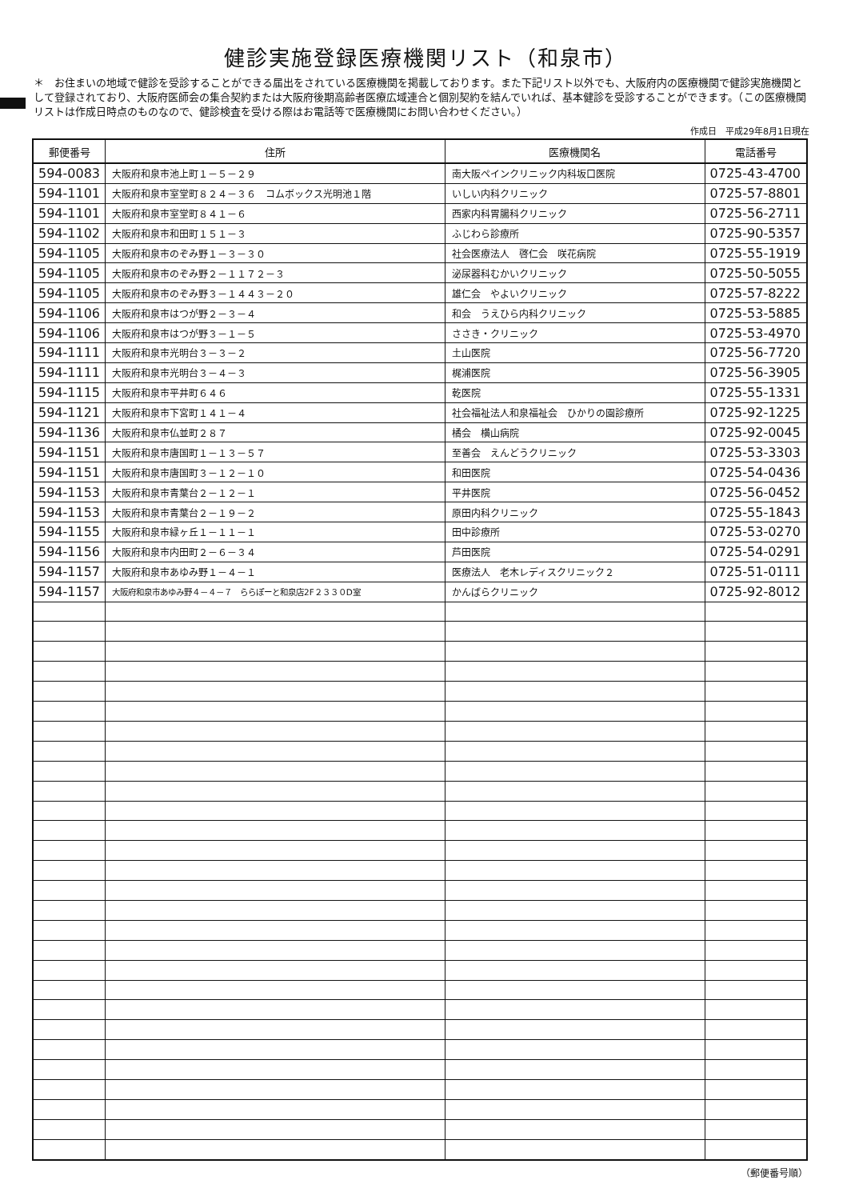健診実施登録医療機関リスト（和泉市）
＊　お住まいの地域で健診を受診することができる届出をされている医療機関を掲載しております。また下記リスト以外でも、大阪府内の医療機関で健診実施機関として登録されており、大阪府医師会の集合契約または大阪府後期高齢者医療広域連合と個別契約を結んでいれば、基本健診を受診することができます。（この医療機関リストは作成日時点のものなので、健診検査を受ける際はお電話等で医療機関にお問い合わせください。）
作成日　平成29年8月1日現在
| 郵便番号 | 住所 | 医療機関名 | 電話番号 |
| --- | --- | --- | --- |
| 594-0083 | 大阪府和泉市池上町１－５－２９ | 南大阪ペインクリニック内科坂口医院 | 0725-43-4700 |
| 594-1101 | 大阪府和泉市室堂町８２４－３６ コムボックス光明池１階 | いしい内科クリニック | 0725-57-8801 |
| 594-1101 | 大阪府和泉市室堂町８４１－６ | 西家内科胃腸科クリニック | 0725-56-2711 |
| 594-1102 | 大阪府和泉市和田町１５１－３ | ふじわら診療所 | 0725-90-5357 |
| 594-1105 | 大阪府和泉市のぞみ野１－３－３０ | 社会医療法人 啓仁会 咲花病院 | 0725-55-1919 |
| 594-1105 | 大阪府和泉市のぞみ野２－１１７２－３ | 泌尿器科むかいクリニック | 0725-50-5055 |
| 594-1105 | 大阪府和泉市のぞみ野３－１４４３－２０ | 雄仁会 やよいクリニック | 0725-57-8222 |
| 594-1106 | 大阪府和泉市はつが野２－３－４ | 和会 うえひら内科クリニック | 0725-53-5885 |
| 594-1106 | 大阪府和泉市はつが野３－１－５ | ささき・クリニック | 0725-53-4970 |
| 594-1111 | 大阪府和泉市光明台３－３－２ | 土山医院 | 0725-56-7720 |
| 594-1111 | 大阪府和泉市光明台３－４－３ | 梶浦医院 | 0725-56-3905 |
| 594-1115 | 大阪府和泉市平井町６４６ | 乾医院 | 0725-55-1331 |
| 594-1121 | 大阪府和泉市下宮町１４１－４ | 社会福祉法人和泉福祉会 ひかりの園診療所 | 0725-92-1225 |
| 594-1136 | 大阪府和泉市仏並町２８７ | 橘会 横山病院 | 0725-92-0045 |
| 594-1151 | 大阪府和泉市唐国町１－１３－５７ | 至善会 えんどうクリニック | 0725-53-3303 |
| 594-1151 | 大阪府和泉市唐国町３－１２－１０ | 和田医院 | 0725-54-0436 |
| 594-1153 | 大阪府和泉市青葉台２－１２－１ | 平井医院 | 0725-56-0452 |
| 594-1153 | 大阪府和泉市青葉台２－１９－２ | 原田内科クリニック | 0725-55-1843 |
| 594-1155 | 大阪府和泉市緑ヶ丘１－１１－１ | 田中診療所 | 0725-53-0270 |
| 594-1156 | 大阪府和泉市内田町２－６－３４ | 芦田医院 | 0725-54-0291 |
| 594-1157 | 大阪府和泉市あゆみ野１－４－１ | 医療法人 老木レディスクリニック２ | 0725-51-0111 |
| 594-1157 | 大阪府和泉市あゆみ野４－４－７ ららぽーと和泉店2F２３３０D室 | かんばらクリニック | 0725-92-8012 |
（郵便番号順）